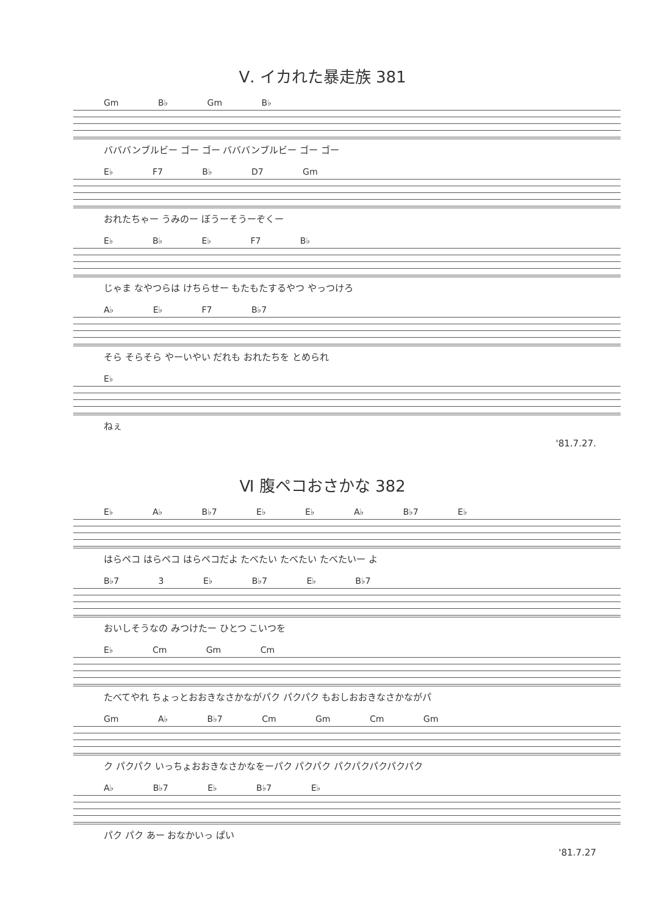Ⅴ. イカれた暴走族 381
Gm B♭ Gm B♭
バババンブルビー ゴー ゴー バババンブルビー ゴー ゴー
E♭ F7 B♭ D7 Gm
おれたちゃー うみのー ぼうーそうーぞくー
E♭ B♭ E♭ F7 B♭
じゃま なやつらは けちらせー もたもたするやつ やっつけろ
A♭ E♭ F7 B♭7
そら そらそら やーいやい だれも おれたちを とめられ
E♭
ねぇ
'81.7.27.
Ⅵ 腹ペコおさかな 382
E♭ A♭ B♭7 E♭ E♭ A♭ B♭7 E♭
はらペコ はらペコ はらペコだよ たべたい たべたい たべたいー よ
B♭7 3 E♭ B♭7 E♭ B♭7
おいしそうなの みつけたー ひとつ こいつを
E♭ Cm Gm Cm
たべてやれ ちょっとおおきなさかながパク パクパク もおしおおきなさかながパ
Gm A♭ B♭7 Cm Gm Cm Gm
ク パクパク いっちょおおきなさかなをーパク パクパク パクパクパクパクパク
A♭ B♭7 E♭ B♭7 E♭
パク パク あー おなかいっ ぱい
'81.7.27